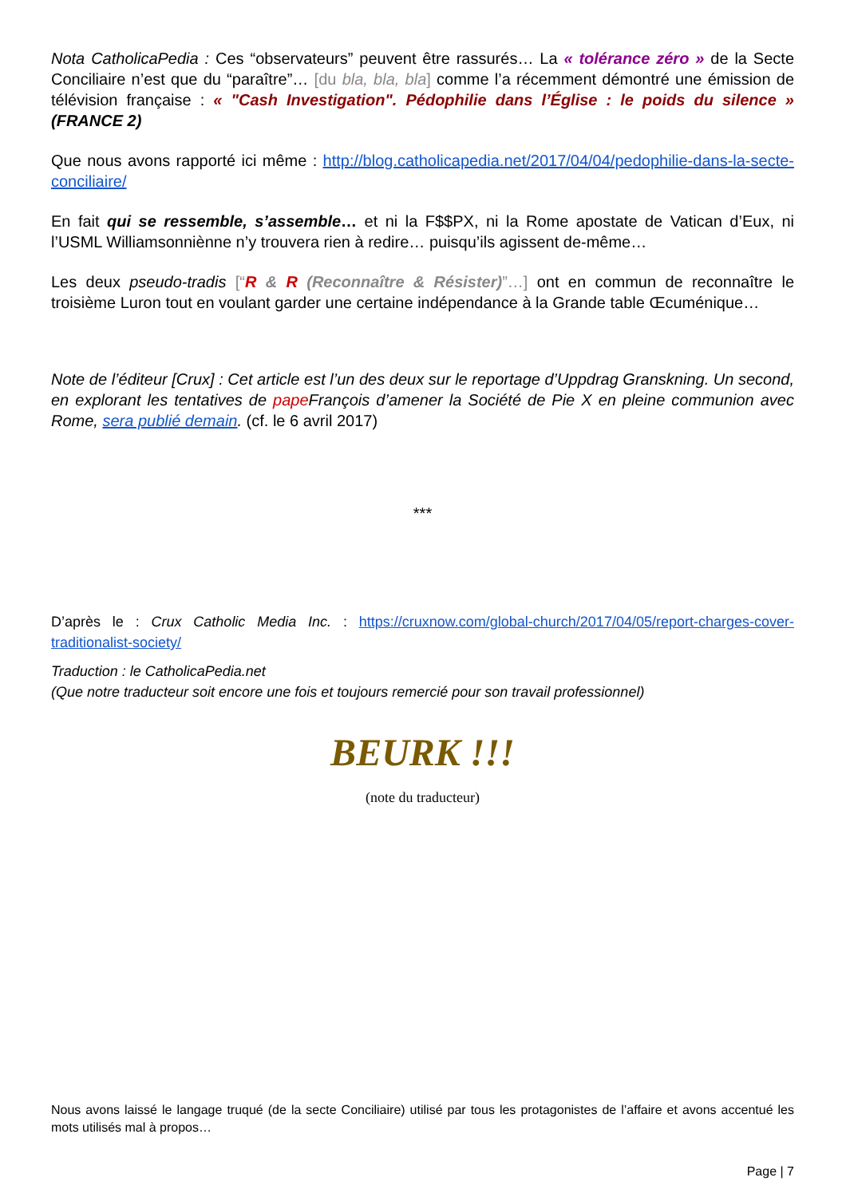Nota CatholicaPedia : Ces “observateurs” peuvent être rassurés… La « tolérance zéro » de la Secte Conciliaire n’est que du “paraître”… [du bla, bla, bla] comme l’a récemment démontré une émission de télévision française : « "Cash Investigation". Pédophilie dans l’Église : le poids du silence » (FRANCE 2)
Que nous avons rapporté ici même : http://blog.catholicapedia.net/2017/04/04/pedophilie-dans-la-secte-conciliaire/
En fait qui se ressemble, s’assemble… et ni la F$$PX, ni la Rome apostate de Vatican d’Eux, ni l’USML Williamsonniènne n’y trouvera rien à redire… puisqu’ils agissent de-même…
Les deux pseudo-tradis [“R & R (Reconnaître & Résister)”…] ont en commun de reconnaître le troisième Luron tout en voulant garder une certaine indépendance à la Grande table Œcuménique…
Note de l’éditeur [Crux] : Cet article est l’un des deux sur le reportage d’Uppdrag Granskning. Un second, en explorant les tentatives de pape François d’amener la Société de Pie X en pleine communion avec Rome, sera publié demain. (cf. le 6 avril 2017)
***
D’après le : Crux Catholic Media Inc. : https://cruxnow.com/global-church/2017/04/05/report-charges-cover-traditionalist-society/
Traduction : le CatholicaPedia.net
(Que notre traducteur soit encore une fois et toujours remercié pour son travail professionnel)
BEURK !!!
(note du traducteur)
Nous avons laissé le langage truqué (de la secte Conciliaire) utilisé par tous les protagonistes de l’affaire et avons accentué les mots utilisés mal à propos…
Page | 7